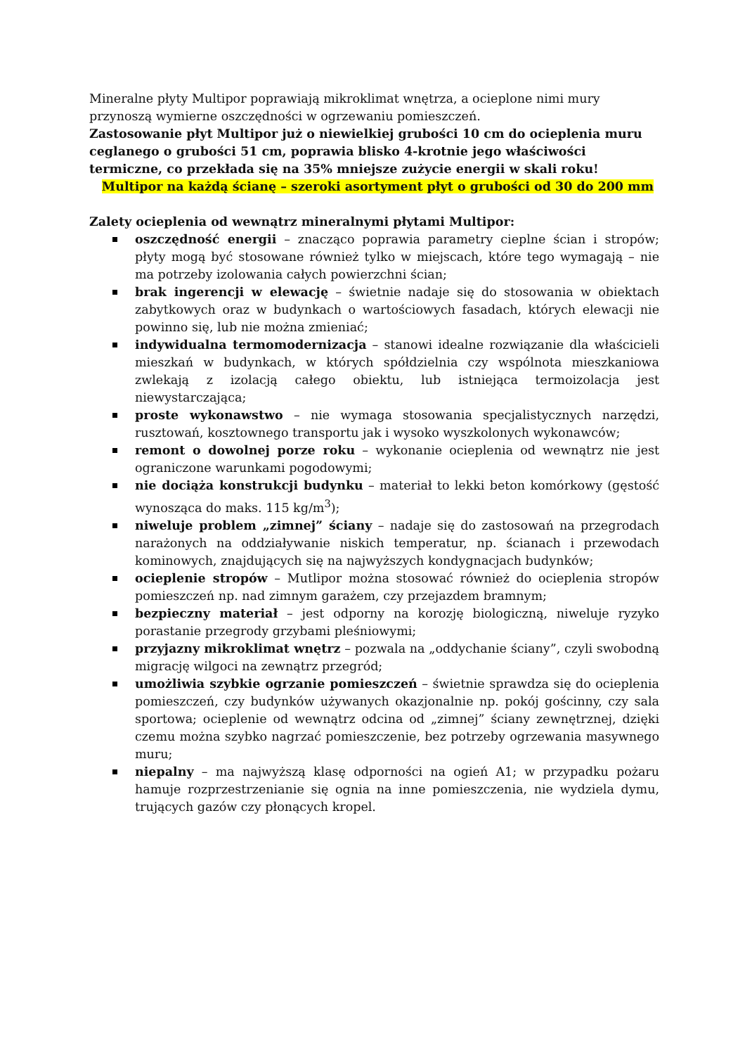Mineralne płyty Multipor poprawiają mikroklimat wnętrza, a ocieplone nimi mury przynoszą wymierne oszczędności w ogrzewaniu pomieszczeń.
Zastosowanie płyt Multipor już o niewielkiej grubości 10 cm do ocieplenia muru ceglanego o grubości 51 cm, poprawia blisko 4-krotnie jego właściwości termiczne, co przekłada się na 35% mniejsze zużycie energii w skali roku!
Multipor na każdą ścianę – szeroki asortyment płyt o grubości od 30 do 200 mm
Zalety ocieplenia od wewnątrz mineralnymi płytami Multipor:
oszczędność energii – znacząco poprawia parametry cieplne ścian i stropów; płyty mogą być stosowane również tylko w miejscach, które tego wymagają – nie ma potrzeby izolowania całych powierzchni ścian;
brak ingerencji w elewację – świetnie nadaje się do stosowania w obiektach zabytkowych oraz w budynkach o wartościowych fasadach, których elewacji nie powinno się, lub nie można zmieniać;
indywidualna termomodernizacja – stanowi idealne rozwiązanie dla właścicieli mieszkań w budynkach, w których spółdzielnia czy wspólnota mieszkaniowa zwlekają z izolacją całego obiektu, lub istniejąca termoizolacja jest niewystarczająca;
proste wykonawstwo – nie wymaga stosowania specjalistycznych narzędzi, rusztowań, kosztownego transportu jak i wysoko wyszkolonych wykonawców;
remont o dowolnej porze roku – wykonanie ocieplenia od wewnątrz nie jest ograniczone warunkami pogodowymi;
nie dociąża konstrukcji budynku – materiał to lekki beton komórkowy (gęstość wynosząca do maks. 115 kg/m<sup>3</sup>);
niweluje problem „zimnej” ściany – nadaje się do zastosowań na przegrodach narażonych na oddziaływanie niskich temperatur, np. ścianach i przewodach kominowych, znajdujących się na najwyższych kondygnacjach budynków;
ocieplenie stropów – Mutlipor można stosować również do ocieplenia stropów pomieszczeń np. nad zimnym garażem, czy przejazdem bramnym;
bezpieczny materiał – jest odporny na korozję biologiczną, niweluje ryzyko porastanie przegrody grzybami pleśniowymi;
przyjazny mikroklimat wnętrz – pozwala na „oddychanie ściany”, czyli swobodną migrację wilgoci na zewnątrz przegród;
umożliwia szybkie ogrzanie pomieszczeń – świetnie sprawdza się do ocieplenia pomieszczeń, czy budynków używanych okazjonalnie np. pokój gościnny, czy sala sportowa; ocieplenie od wewnątrz odcina od „zimnej” ściany zewnętrznej, dzięki czemu można szybko nagrzać pomieszczenie, bez potrzeby ogrzewania masywnego muru;
niepalny – ma najwyższą klasę odporności na ogień A1; w przypadku pożaru hamuje rozprzestrzenianie się ognia na inne pomieszczenia, nie wydziela dymu, trujących gazów czy płonących kropel.